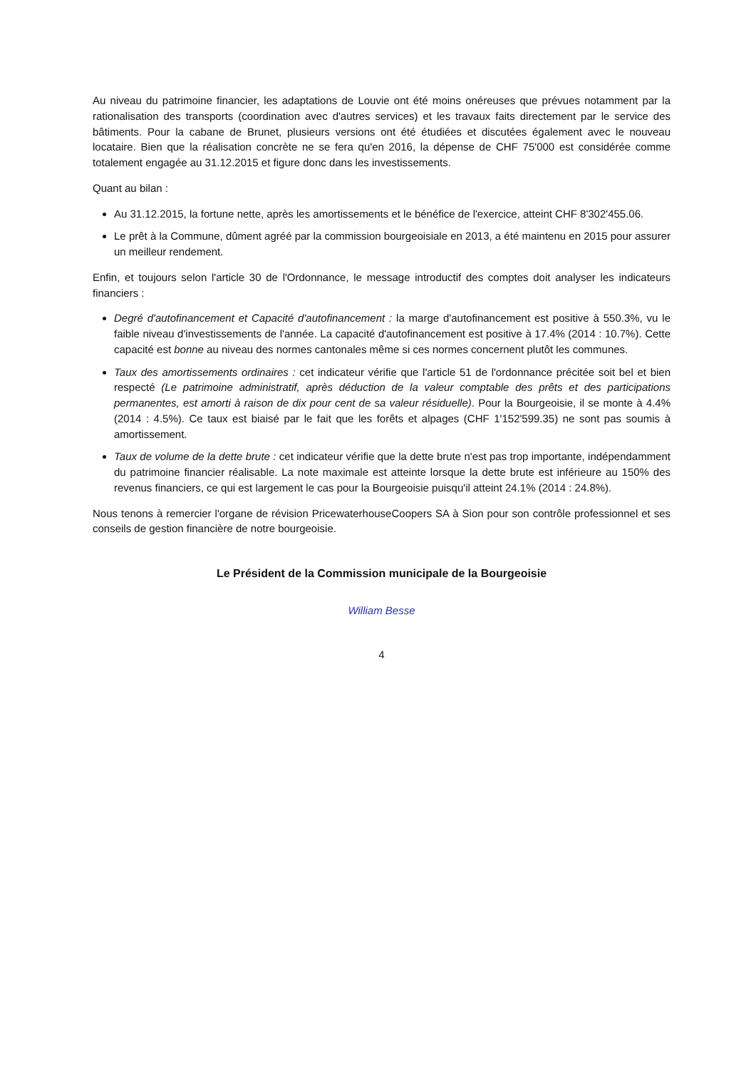Au niveau du patrimoine financier, les adaptations de Louvie ont été moins onéreuses que prévues notamment par la rationalisation des transports (coordination avec d'autres services) et les travaux faits directement par le service des bâtiments. Pour la cabane de Brunet, plusieurs versions ont été étudiées et discutées également avec le nouveau locataire. Bien que la réalisation concrète ne se fera qu'en 2016, la dépense de CHF 75'000 est considérée comme totalement engagée au 31.12.2015 et figure donc dans les investissements.
Quant au bilan :
Au 31.12.2015, la fortune nette, après les amortissements et le bénéfice de l'exercice, atteint CHF 8'302'455.06.
Le prêt à la Commune, dûment agréé par la commission bourgeoisiale en 2013, a été maintenu en 2015 pour assurer un meilleur rendement.
Enfin, et toujours selon l'article 30 de l'Ordonnance, le message introductif des comptes doit analyser les indicateurs financiers :
Degré d'autofinancement et Capacité d'autofinancement : la marge d'autofinancement est positive à 550.3%, vu le faible niveau d'investissements de l'année. La capacité d'autofinancement est positive à 17.4% (2014 : 10.7%). Cette capacité est bonne au niveau des normes cantonales même si ces normes concernent plutôt les communes.
Taux des amortissements ordinaires : cet indicateur vérifie que l'article 51 de l'ordonnance précitée soit bel et bien respecté (Le patrimoine administratif, après déduction de la valeur comptable des prêts et des participations permanentes, est amorti à raison de dix pour cent de sa valeur résiduelle). Pour la Bourgeoisie, il se monte à 4.4% (2014 : 4.5%). Ce taux est biaisé par le fait que les forêts et alpages (CHF 1'152'599.35) ne sont pas soumis à amortissement.
Taux de volume de la dette brute : cet indicateur vérifie que la dette brute n'est pas trop importante, indépendamment du patrimoine financier réalisable. La note maximale est atteinte lorsque la dette brute est inférieure au 150% des revenus financiers, ce qui est largement le cas pour la Bourgeoisie puisqu'il atteint 24.1% (2014 : 24.8%).
Nous tenons à remercier l'organe de révision PricewaterhouseCoopers SA à Sion pour son contrôle professionnel et ses conseils de gestion financière de notre bourgeoisie.
Le Président de la Commission municipale de la Bourgeoisie
William Besse
4